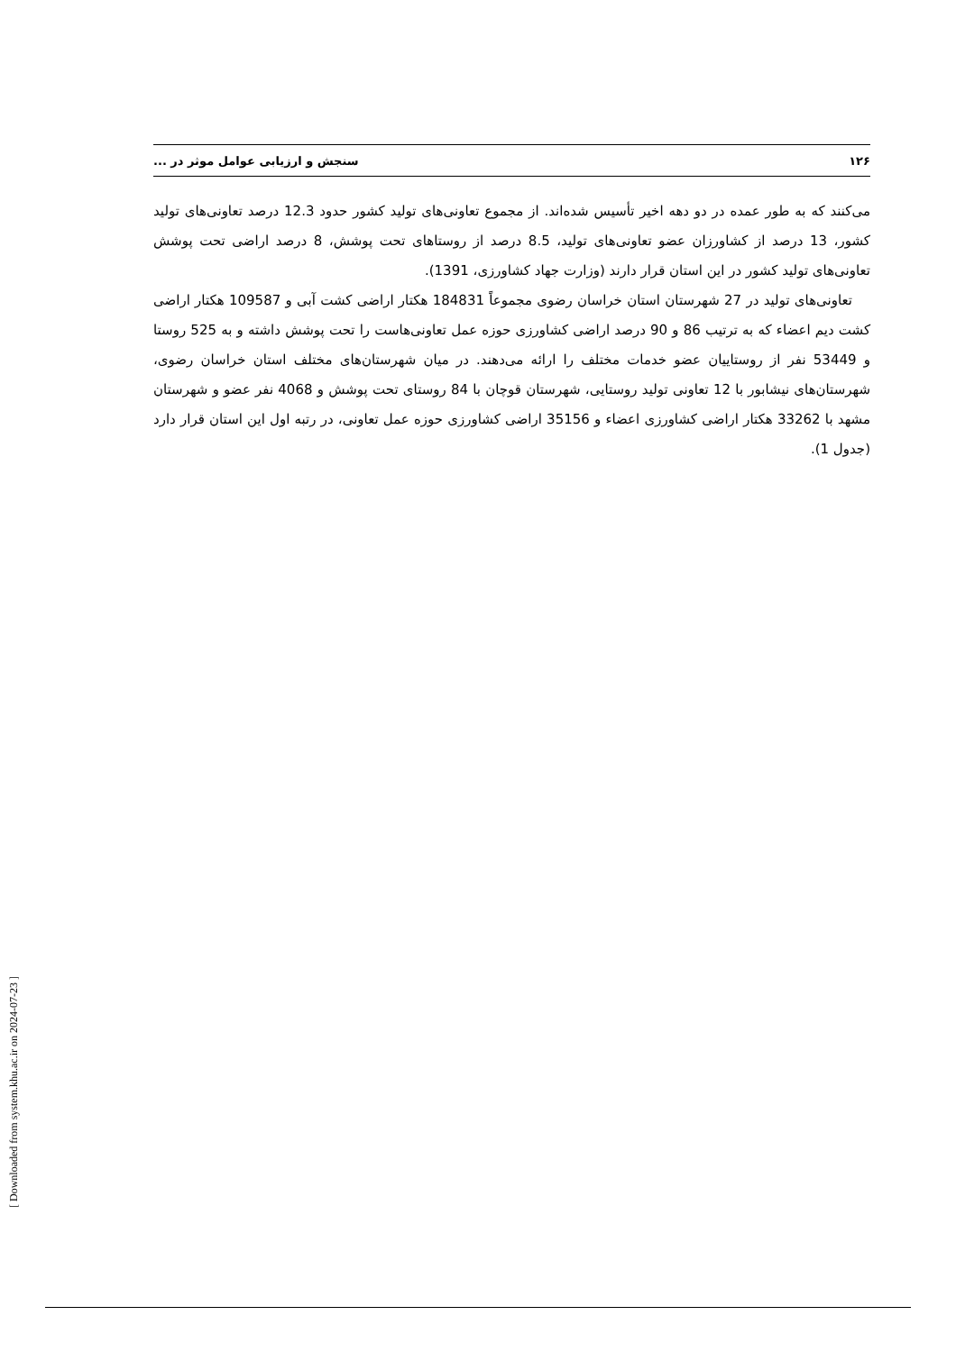۱۲۶ سنجش و ارزیابی عوامل موثر در ...
می‌کنند که به طور عمده در دو دهه اخیر تأسیس شده‌اند. از مجموع تعاونی‌های تولید کشور حدود 12.3 درصد تعاونی‌های تولید کشور، 13 درصد از کشاورزان عضو تعاونی‌های تولید، 8.5 درصد از روستاهای تحت پوشش، 8 درصد اراضی تحت پوشش تعاونی‌های تولید کشور در این استان قرار دارند (وزارت جهاد کشاورزی، 1391).
تعاونی‌های تولید در 27 شهرستان استان خراسان رضوی مجموعاً 184831 هکتار اراضی کشت آبی و 109587 هکتار اراضی کشت دیم اعضاء که به ترتیب 86 و 90 درصد اراضی کشاورزی حوزه عمل تعاونی‌هاست را تحت پوشش داشته و به 525 روستا و 53449 نفر از روستاییان عضو خدمات مختلف را ارائه می‌دهند. در میان شهرستان‌های مختلف استان خراسان رضوی، شهرستان‌های نیشابور با 12 تعاونی تولید روستایی، شهرستان قوچان با 84 روستای تحت پوشش و 4068 نفر عضو و شهرستان مشهد با 33262 هکتار اراضی کشاورزی اعضاء و 35156 اراضی کشاورزی حوزه عمل تعاونی، در رتبه اول این استان قرار دارد (جدول 1).
[ Downloaded from system.khu.ac.ir on 2024-07-23 ]